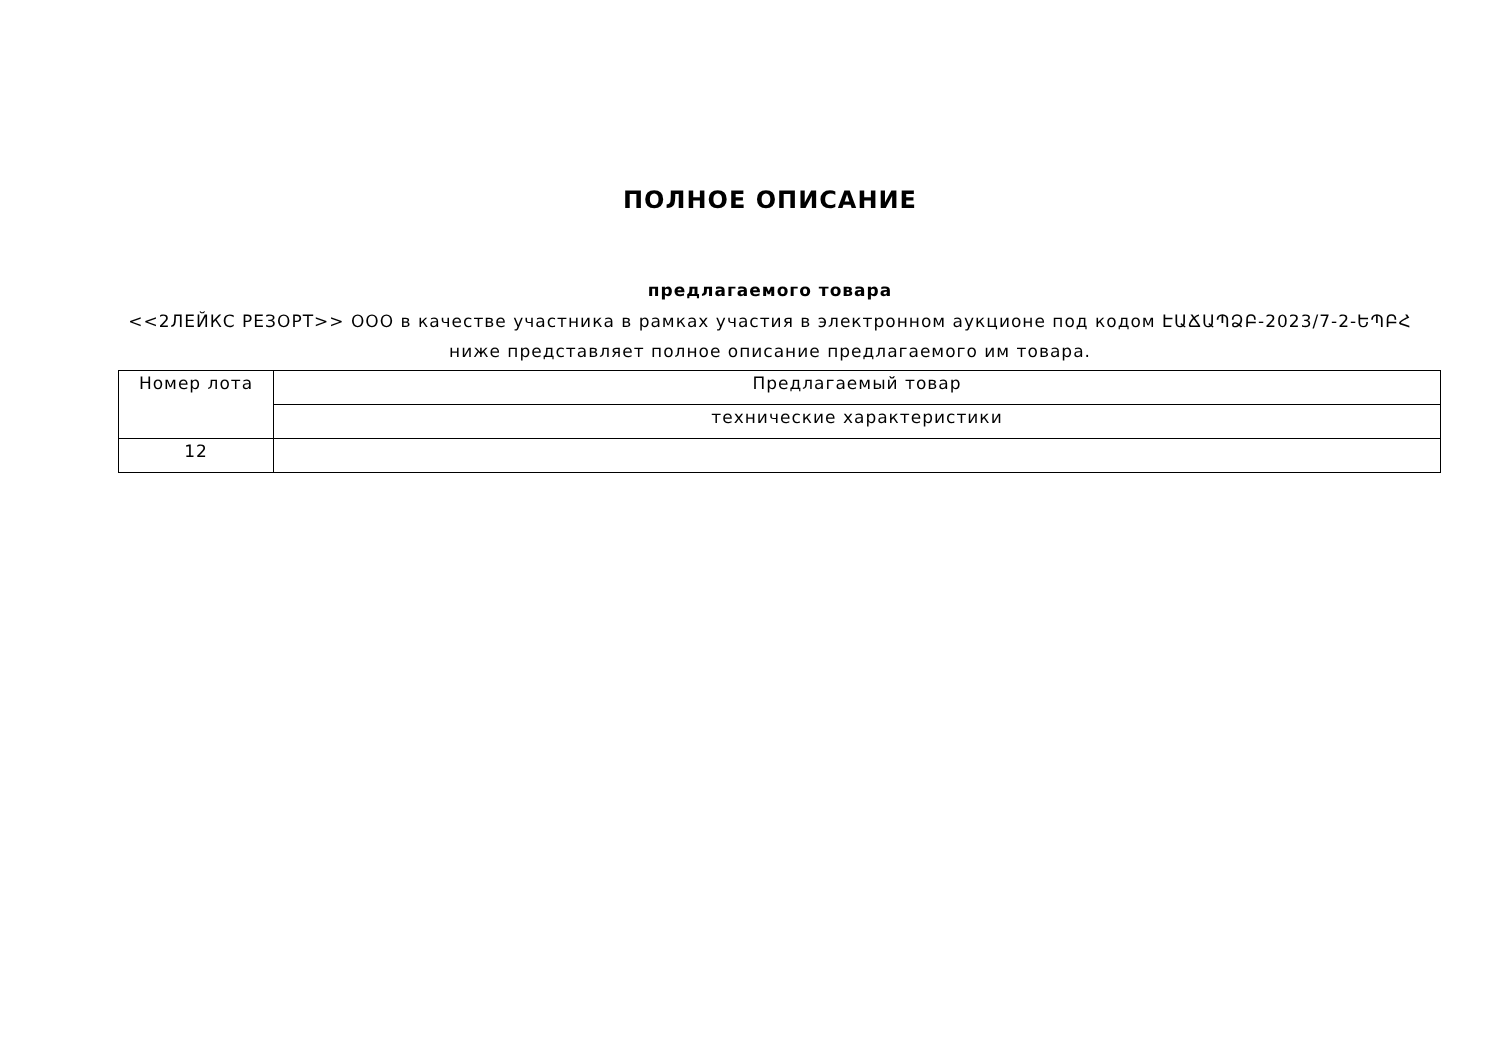ПОЛНОЕ ОПИСАНИЕ
предлагаемого товара
<<2ЛЕЙКС РЕЗОРТ>> ООО в качестве участника в рамках участия в электронном аукционе под кодом ԷԱՃԱՊՁԲ-2023/7-2-ԵՊԲՀ
ниже представляет полное описание предлагаемого им товара.
| Номер лота | Предлагаемый товар |
| --- | --- |
| | технические характеристики |
| 12 | |